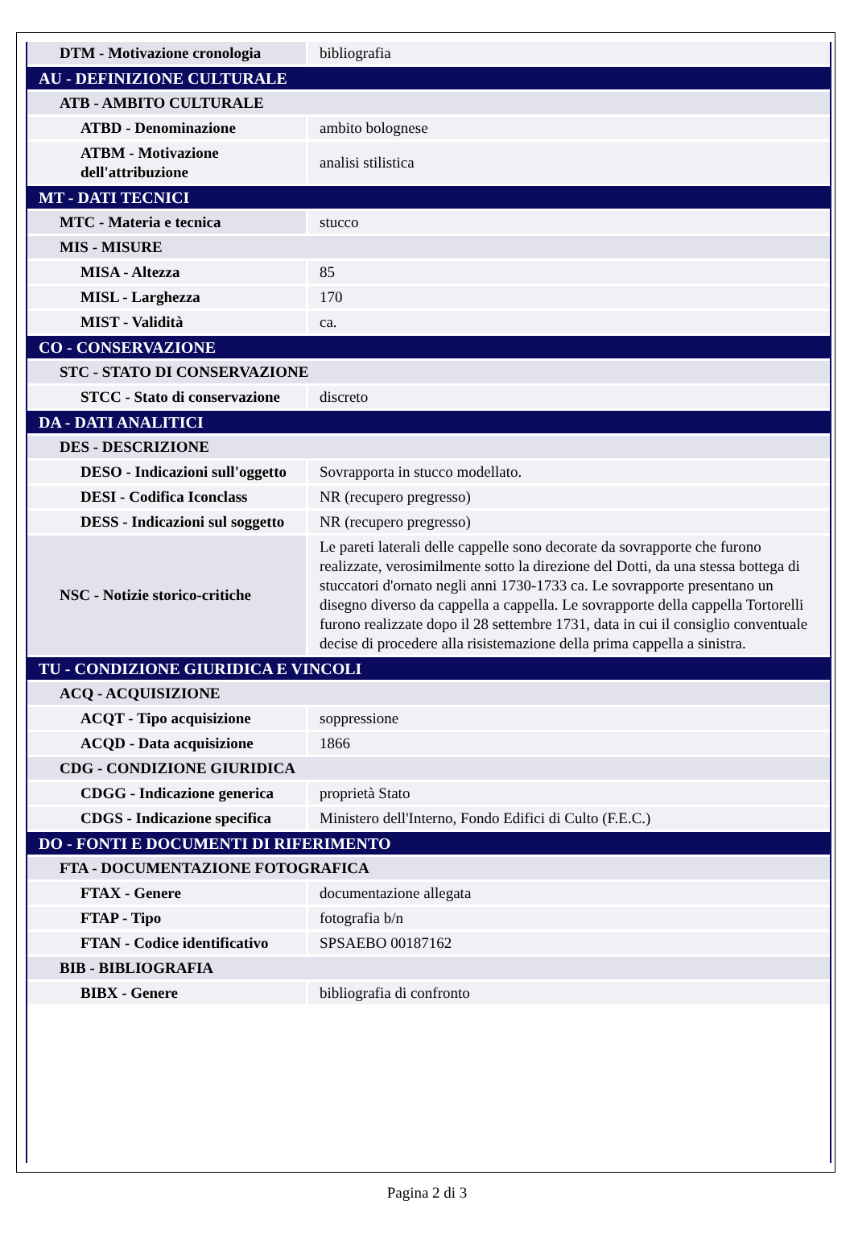| DTM - Motivazione cronologia | bibliografia |
| AU - DEFINIZIONE CULTURALE | |
| ATB - AMBITO CULTURALE | |
| ATBD - Denominazione | ambito bolognese |
| ATBM - Motivazione dell'attribuzione | analisi stilistica |
| MT - DATI TECNICI | |
| MTC - Materia e tecnica | stucco |
| MIS - MISURE | |
| MISA - Altezza | 85 |
| MISL - Larghezza | 170 |
| MIST - Validità | ca. |
| CO - CONSERVAZIONE | |
| STC - STATO DI CONSERVAZIONE | |
| STCC - Stato di conservazione | discreto |
| DA - DATI ANALITICI | |
| DES - DESCRIZIONE | |
| DESO - Indicazioni sull'oggetto | Sovrapporta in stucco modellato. |
| DESI - Codifica Iconclass | NR (recupero pregresso) |
| DESS - Indicazioni sul soggetto | NR (recupero pregresso) |
| NSC - Notizie storico-critiche | Le pareti laterali delle cappelle sono decorate da sovrapporte che furono realizzate, verosimilmente sotto la direzione del Dotti, da una stessa bottega di stuccatori d'ornato negli anni 1730-1733 ca. Le sovrapporte presentano un disegno diverso da cappella a cappella. Le sovrapporte della cappella Tortorelli furono realizzate dopo il 28 settembre 1731, data in cui il consiglio conventuale decise di procedere alla risistemazione della prima cappella a sinistra. |
| TU - CONDIZIONE GIURIDICA E VINCOLI | |
| ACQ - ACQUISIZIONE | |
| ACQT - Tipo acquisizione | soppressione |
| ACQD - Data acquisizione | 1866 |
| CDG - CONDIZIONE GIURIDICA | |
| CDGG - Indicazione generica | proprietà Stato |
| CDGS - Indicazione specifica | Ministero dell'Interno, Fondo Edifici di Culto (F.E.C.) |
| DO - FONTI E DOCUMENTI DI RIFERIMENTO | |
| FTA - DOCUMENTAZIONE FOTOGRAFICA | |
| FTAX - Genere | documentazione allegata |
| FTAP - Tipo | fotografia b/n |
| FTAN - Codice identificativo | SPSAEBO 00187162 |
| BIB - BIBLIOGRAFIA | |
| BIBX - Genere | bibliografia di confronto |
Pagina 2 di 3